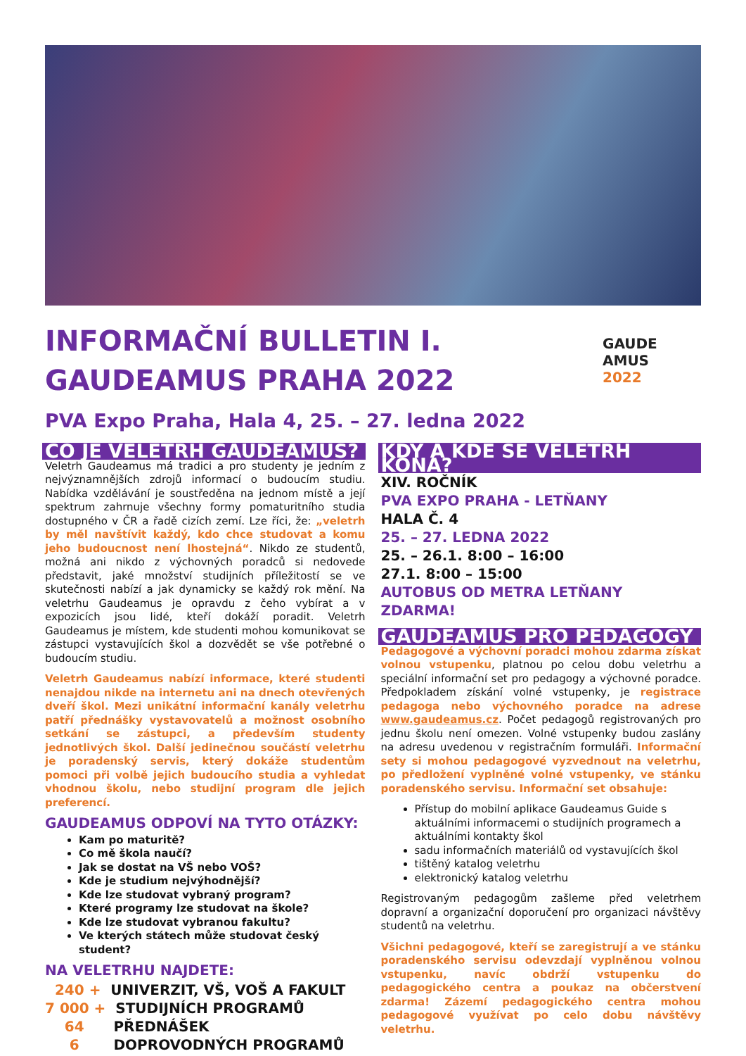INFORMAČNÍ BULLETIN I.
GAUDEAMUS PRAHA 2022
PVA Expo Praha, Hala 4, 25. – 27. ledna 2022
GAUDE
AMUS
2022
CO JE VELETRH GAUDEAMUS?
Veletrh Gaudeamus má tradici a pro studenty je jedním z nejvýznamnějších zdrojů informací o budoucím studiu. Nabídka vzdělávání je soustředěna na jednom místě a její spektrum zahrnuje všechny formy pomaturitního studia dostupného v ČR a řadě cizích zemí. Lze říci, že: „veletrh by měl navštívit každý, kdo chce studovat a komu jeho budoucnost není lhostejná“. Nikdo ze studentů, možná ani nikdo z výchovných poradců si nedovede představit, jaké množství studijních příležitostí se ve skutečnosti nabízí a jak dynamicky se každý rok mění. Na veletrhu Gaudeamus je opravdu z čeho vybírat a v expozicích jsou lidé, kteří dokáží poradit. Veletrh Gaudeamus je místem, kde studenti mohou komunikovat se zástupci vystavujících škol a dozvědět se vše potřebné o budoucím studiu.
Veletrh Gaudeamus nabízí informace, které studenti nenajdou nikde na internetu ani na dnech otevřených dveří škol. Mezi unikátní informační kanály veletrhu patří přednášky vystavovatelů a možnost osobního setkání se zástupci, a především studenty jednotlivých škol. Další jedinečnou součástí veletrhu je poradenský servis, který dokáže studentům pomoci při volbě jejich budoucího studia a vyhledat vhodnou školu, nebo studijní program dle jejich preferencí.
GAUDEAMUS ODPOVÍ NA TYTO OTÁZKY:
Kam po maturitě?
Co mě škola naučí?
Jak se dostat na VŠ nebo VOŠ?
Kde je studium nejvýhodnější?
Kde lze studovat vybraný program?
Které programy lze studovat na škole?
Kde lze studovat vybranou fakultu?
Ve kterých státech může studovat český student?
NA VELETRHU NAJDETE:
240 + UNIVERZIT, VŠ, VOŠ A FAKULT
7 000 + STUDIJNÍCH PROGRAMŮ
64 PŘEDNÁŠEK
6 DOPROVODNÝCH PROGRAMŮ
KDY A KDE SE VELETRH KONÁ?
XIV. ROČNÍK
PVA EXPO PRAHA - LETŇANY
HALA Č. 4
25. – 27. LEDNA 2022
25. – 26.1. 8:00 – 16:00
27.1. 8:00 – 15:00
AUTOBUS OD METRA LETŇANY ZDARMA!
GAUDEAMUS PRO PEDAGOGY
Pedagogové a výchovní poradci mohou zdarma získat volnou vstupenku, platnou po celou dobu veletrhu a speciální informační set pro pedagogy a výchovné poradce. Předpokladem získání volné vstupenky, je registrace pedagoga nebo výchovného poradce na adrese www.gaudeamus.cz. Počet pedagogů registrovaných pro jednu školu není omezen. Volné vstupenky budou zaslány na adresu uvedenou v registračním formuláři. Informační sety si mohou pedagogové vyzvednout na veletrhu, po předložení vyplněné volné vstupenky, ve stánku poradenského servisu. Informační set obsahuje:
Přístup do mobilní aplikace Gaudeamus Guide s aktuálními informacemi o studijních programech a aktuálními kontakty škol
sadu informačních materiálů od vystavujících škol
tištěný katalog veletrhu
elektronický katalog veletrhu
Registrovaným pedagogům zašleme před veletrhem dopravní a organizační doporučení pro organizaci návštěvy studentů na veletrhu.
Všichni pedagogové, kteří se zaregistrují a ve stánku poradenského servisu odevzdají vyplněnou volnou vstupenku, navíc obdrží vstupenku do pedagogického centra a poukaz na občerstvení zdarma! Zázemí pedagogického centra mohou pedagogové využívat po celo dobu návštěvy veletrhu.